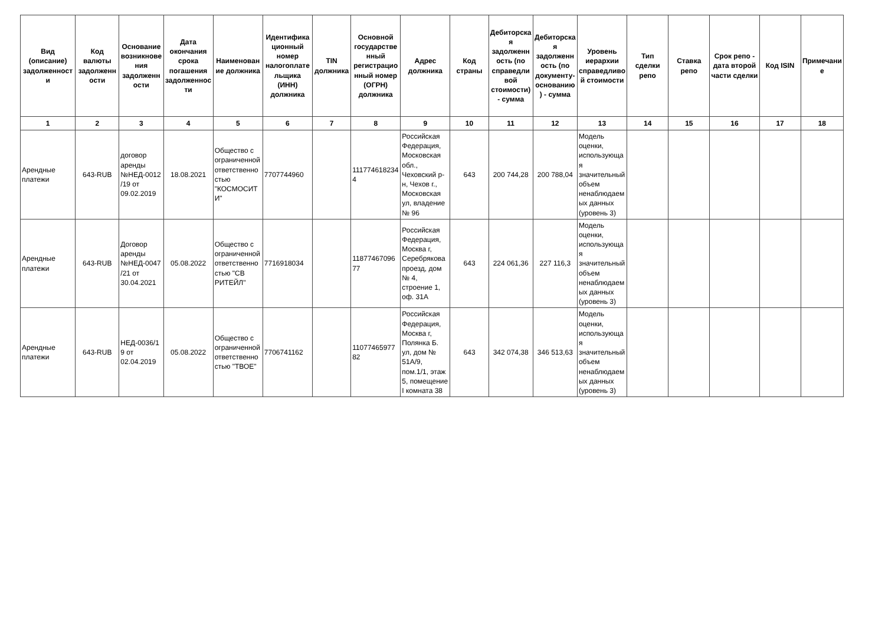| Вид (описание) задолженности | Код валюты задолженности | Основание возникновения задолженности | Дата окончания срока погашения задолженности | Наименование должника | Идентификационный номер налогоплательщика (ИНН) должника | TIN должника | Основной государственный регистрационный номер (ОГРН) должника | Адрес должника | Код страны | Дебиторская задолженность (по справедливой стоимости) - сумма | Дебиторская задолженность (по документу-основанию) - сумма | Уровень иерархии справедливой стоимости | Тип сделки репо | Ставка репо | Срок репо - дата второй части сделки | Код ISIN | Примечание |
| --- | --- | --- | --- | --- | --- | --- | --- | --- | --- | --- | --- | --- | --- | --- | --- | --- | --- |
| 1 | 2 | 3 | 4 | 5 | 6 | 7 | 8 | 9 | 10 | 11 | 12 | 13 | 14 | 15 | 16 | 17 | 18 |
| Арендные платежи | 643-RUB | договор аренды №НЕД-0012/19 от 09.02.2019 | 18.08.2021 | Общество с ограниченной ответственностью "КОСМОСИТИ" | 7707744960 | | 1117746182344 | Российская Федерация, Московская обл., Чеховский р-н, Чехов г., Московская ул, владение № 96 | 643 | 200 744,28 | 200 788,04 | Модель оценки, использующая значительный объем ненаблюдаемых данных (уровень 3) | | | | | |
| Арендные платежи | 643-RUB | Договор аренды №НЕД-0047/21 от 30.04.2021 | 05.08.2022 | Общество с ограниченной ответственностью "СВ РИТЕЙЛ" | 7716918034 | | 1187746709677 | Российская Федерация, Москва г, Серебрякова проезд, дом № 4, строение 1, оф. 31А | 643 | 224 061,36 | 227 116,3 | Модель оценки, использующая значительный объем ненаблюдаемых данных (уровень 3) | | | | | |
| Арендные платежи | 643-RUB | НЕД-0036/19 от 02.04.2019 | 05.08.2022 | Общество с ограниченной ответственностью "ТВОЕ" | 7706741162 | | 1107746597782 | Российская Федерация, Москва г, Полянка Б. ул, дом № 51А/9, пом.1/1, этаж 5, помещение I комната 38 | 643 | 342 074,38 | 346 513,63 | Модель оценки, использующая значительный объем ненаблюдаемых данных (уровень 3) | | | | | |